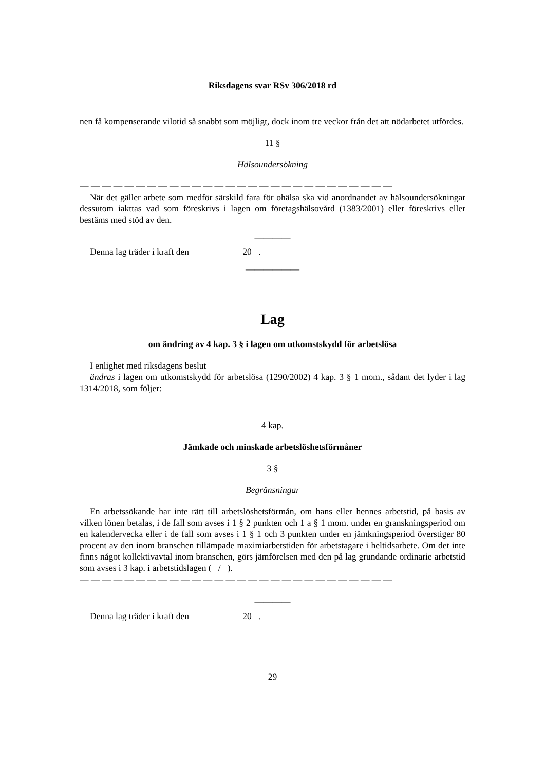Riksdagens svar RSv 306/2018 rd
nen få kompenserande vilotid så snabbt som möjligt, dock inom tre veckor från det att nödarbetet utfördes.
11 §
Hälsoundersökning
— — — — — — — — — — — — — — — — — — — — — — — — — — — —
När det gäller arbete som medför särskild fara för ohälsa ska vid anordnandet av hälsoundersökningar dessutom iakttas vad som föreskrivs i lagen om företagshälsovård (1383/2001) eller föreskrivs eller bestäms med stöd av den.
————
Denna lag träder i kraft den 20 .
——————
Lag
om ändring av 4 kap. 3 § i lagen om utkomstskydd för arbetslösa
I enlighet med riksdagens beslut
ändras i lagen om utkomstskydd för arbetslösa (1290/2002) 4 kap. 3 § 1 mom., sådant det lyder i lag 1314/2018, som följer:
4 kap.
Jämkade och minskade arbetslöshetsförmåner
3 §
Begränsningar
En arbetssökande har inte rätt till arbetslöshetsförmån, om hans eller hennes arbetstid, på basis av vilken lönen betalas, i de fall som avses i 1 § 2 punkten och 1 a § 1 mom. under en granskningsperiod om en kalendervecka eller i de fall som avses i 1 § 1 och 3 punkten under en jämkningsperiod överstiger 80 procent av den inom branschen tillämpade maximiarbetstiden för arbetstagare i heltidsarbete. Om det inte finns något kollektivavtal inom branschen, görs jämförelsen med den på lag grundande ordinarie arbetstid som avses i 3 kap. i arbetstidslagen ( / ).
— — — — — — — — — — — — — — — — — — — — — — — — — — — —
————
Denna lag träder i kraft den 20 .
29